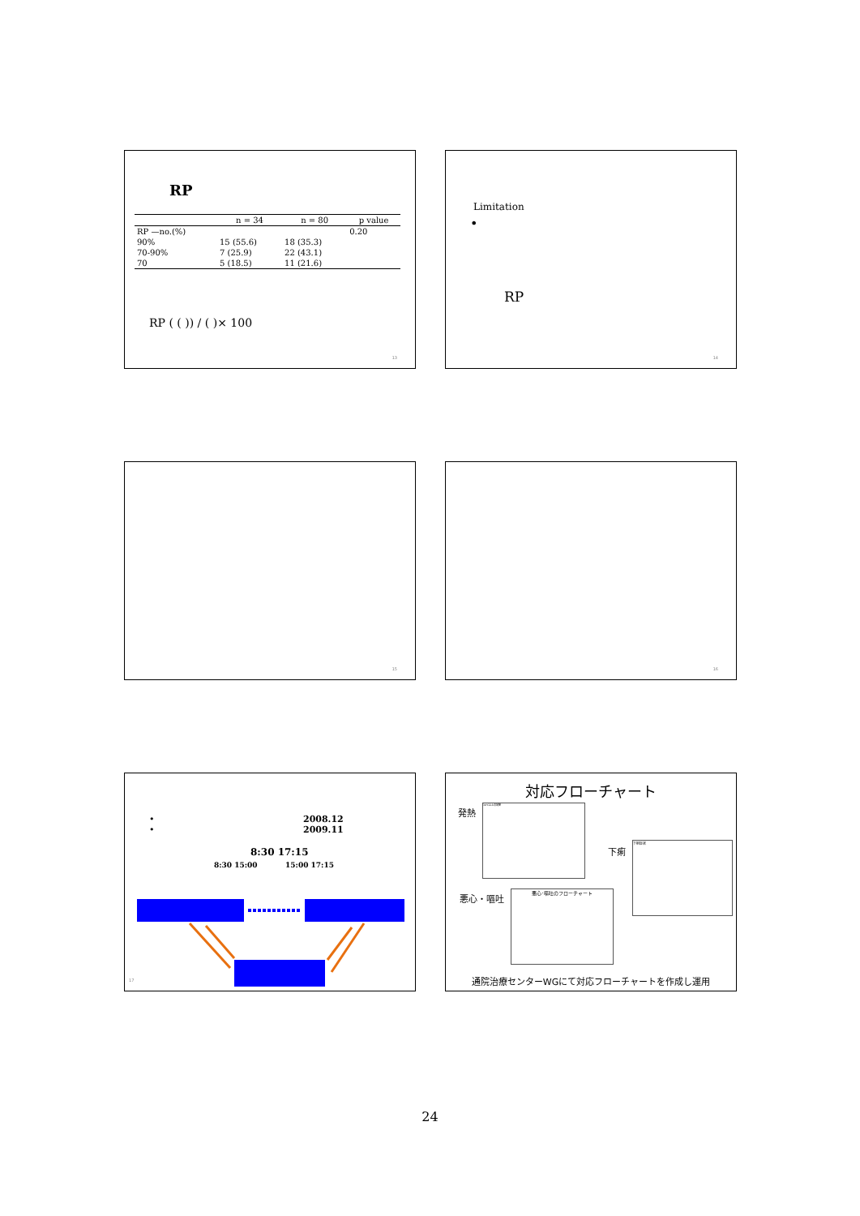RP
| | n = 34 | n = 80 | p value |
| --- | --- | --- | --- |
| RP —no.(%) | | | 0.20 |
| 90% | 15 (55.6) | 18 (35.3) | |
| 70-90% | 7 (25.9) | 22 (43.1) | |
| 70 | 5 (18.5) | 11 (21.6) | |
RP ( ( )) / ( )× 100
13
Limitation
•
RP
14
15 16
•
•
2008.12
2009.11
8:30 17:15
8:30 15:00 15:00 17:15
17
対応フローチャート
発熱
38℃以上の発熱
下痢
下痢症状
悪心・嘔吐
悪心･嘔吐のフローチャート
通院治療センターWGにて対応フローチャートを作成し運用
24